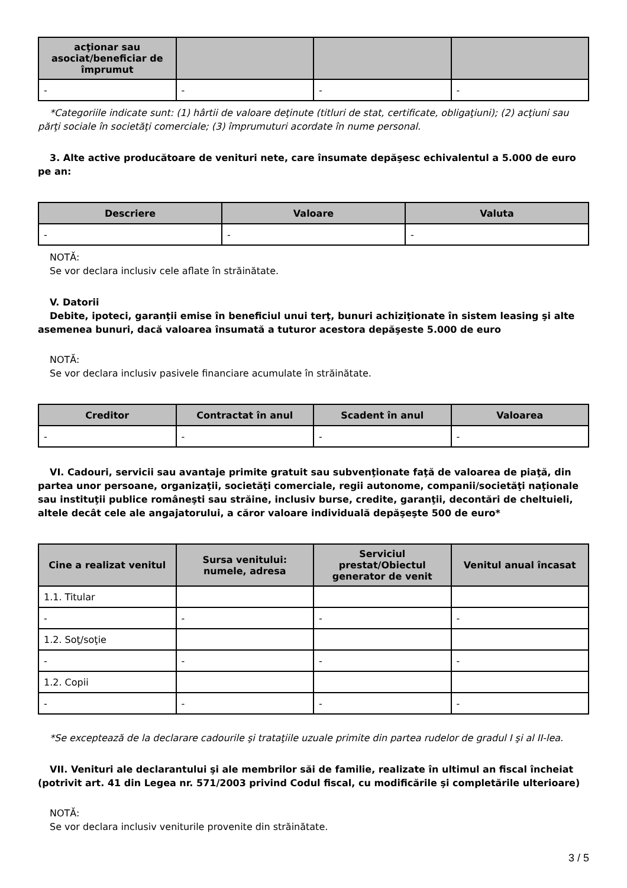| acţionar sau asociat/beneficiar de împrumut | | | |
| --- | --- | --- | --- |
| - | - | - | - |
*Categoriile indicate sunt: (1) hârtii de valoare deţinute (titluri de stat, certificate, obligaţiuni); (2) acţiuni sau părţi sociale în societăţi comerciale; (3) împrumuturi acordate în nume personal.
3. Alte active producătoare de venituri nete, care însumate depăşesc echivalentul a 5.000 de euro pe an:
| Descriere | Valoare | Valuta |
| --- | --- | --- |
| - | - | - |
NOTĂ:
Se vor declara inclusiv cele aflate în străinătate.
V. Datorii
Debite, ipoteci, garanţii emise în beneficiul unui terţ, bunuri achiziţionate în sistem leasing şi alte asemenea bunuri, dacă valoarea însumată a tuturor acestora depăşeste 5.000 de euro
NOTĂ:
Se vor declara inclusiv pasivele financiare acumulate în străinătate.
| Creditor | Contractat în anul | Scadent în anul | Valoarea |
| --- | --- | --- | --- |
| - | - | - | - |
VI. Cadouri, servicii sau avantaje primite gratuit sau subvenţionate faţă de valoarea de piaţă, din partea unor persoane, organizaţii, societăţi comerciale, regii autonome, companii/societăţi naţionale sau instituţii publice româneşti sau străine, inclusiv burse, credite, garanţii, decontări de cheltuieli, altele decât cele ale angajatorului, a căror valoare individuală depăşeşte 500 de euro*
| Cine a realizat venitul | Sursa venitului: numele, adresa | Serviciul prestat/Obiectul generator de venit | Venitul anual încasat |
| --- | --- | --- | --- |
| 1.1. Titular | | | |
| - | - | - | - |
| 1.2. Soţ/soţie | | | |
| - | - | - | - |
| 1.2. Copii | | | |
| - | - | - | - |
*Se exceptează de la declarare cadourile şi trataţiile uzuale primite din partea rudelor de gradul I şi al II-lea.
VII. Venituri ale declarantului şi ale membrilor săi de familie, realizate în ultimul an fiscal încheiat (potrivit art. 41 din Legea nr. 571/2003 privind Codul fiscal, cu modificările şi completările ulterioare)
NOTĂ:
Se vor declara inclusiv veniturile provenite din străinătate.
3 / 5